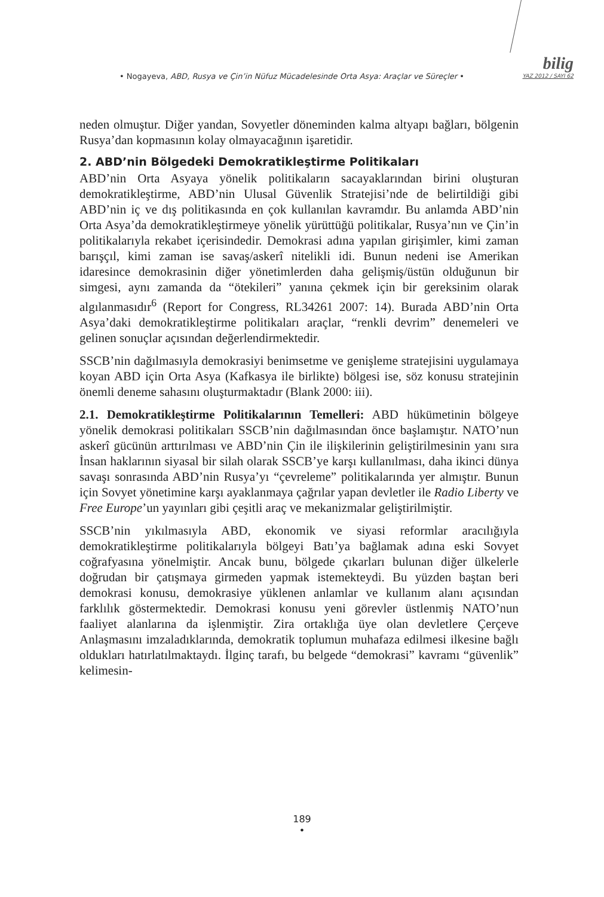bilig
YAZ 2012 / SAYI 62
• Nogayeva, ABD, Rusya ve Çin’in Nüfuz Mücadelesinde Orta Asya: Araçlar ve Süreçler •
neden olmuştur. Diğer yandan, Sovyetler döneminden kalma altyapı bağları, bölgenin Rusya’dan kopmasının kolay olmayacağının işaretidir.
2. ABD’nin Bölgedeki Demokratikleştirme Politikaları
ABD’nin Orta Asyaya yönelik politikaların sacayaklarından birini oluşturan demokratikleştirme, ABD’nin Ulusal Güvenlik Stratejisi’nde de belirtildiği gibi ABD’nin iç ve dış politikasında en çok kullanılan kavramdır. Bu anlamda ABD’nin Orta Asya’da demokratikleştirmeye yönelik yürüttüğü politikalar, Rusya’nın ve Çin’in politikalarıyla rekabet içerisindedir. Demokrasi adına yapılan girişimler, kimi zaman barışçıl, kimi zaman ise savaş/askerî nitelikli idi. Bunun nedeni ise Amerikan idaresince demokrasinin diğer yönetimlerden daha gelişmiş/üstün olduğunun bir simgesi, aynı zamanda da “ötekileri” yanına çekmek için bir gereksinim olarak algılanmasıdır<sup>6</sup> (Report for Congress, RL34261 2007: 14). Burada ABD’nin Orta Asya’daki demokratikleştirme politikaları araçlar, “renkli devrim” denemeleri ve gelinen sonuçlar açısından değerlendirmektedir.
SSCB’nin dağılmasıyla demokrasiyi benimsetme ve genişleme stratejisini uygulamaya koyan ABD için Orta Asya (Kafkasya ile birlikte) bölgesi ise, söz konusu stratejinin önemli deneme sahasını oluşturmaktadır (Blank 2000: iii).
2.1. Demokratikleştirme Politikalarının Temelleri: ABD hükümetinin bölgeye yönelik demokrasi politikaları SSCB’nin dağılmasından önce başlamıştır. NATO’nun askerî gücünün arttırılması ve ABD’nin Çin ile ilişkilerinin geliştirilmesinin yanı sıra İnsan haklarının siyasal bir silah olarak SSCB’ye karşı kullanılması, daha ikinci dünya savaşı sonrasında ABD’nin Rusya’yı “çevreleme” politikalarında yer almıştır. Bunun için Sovyet yönetimine karşı ayaklanmaya çağrılar yapan devletler ile Radio Liberty ve Free Europe’un yayınları gibi çeşitli araç ve mekanizmalar geliştirilmiştir.
SSCB’nin yıkılmasıyla ABD, ekonomik ve siyasi reformlar aracılığıyla demokratikleştirme politikalarıyla bölgeyi Batı’ya bağlamak adına eski Sovyet coğrafyasına yönelmiştir. Ancak bunu, bölgede çıkarları bulunan diğer ülkelerle doğrudan bir çatışmaya girmeden yapmak istemekteydi. Bu yüzden baştan beri demokrasi konusu, demokrasiye yüklenen anlamlar ve kullanım alanı açısından farklılık göstermektedir. Demokrasi konusu yeni görevler üstlenmiş NATO’nun faaliyet alanlarına da işlenmiştir. Zira ortaklığa üye olan devletlere Çerçeve Anlaşmasını imzaladıklarında, demokratik toplumun muhafaza edilmesi ilkesine bağlı oldukları hatırlatılmaktaydı. İlginç tarafı, bu belgede “demokrasi” kavramı “güvenlik” kelimesin-
189
•